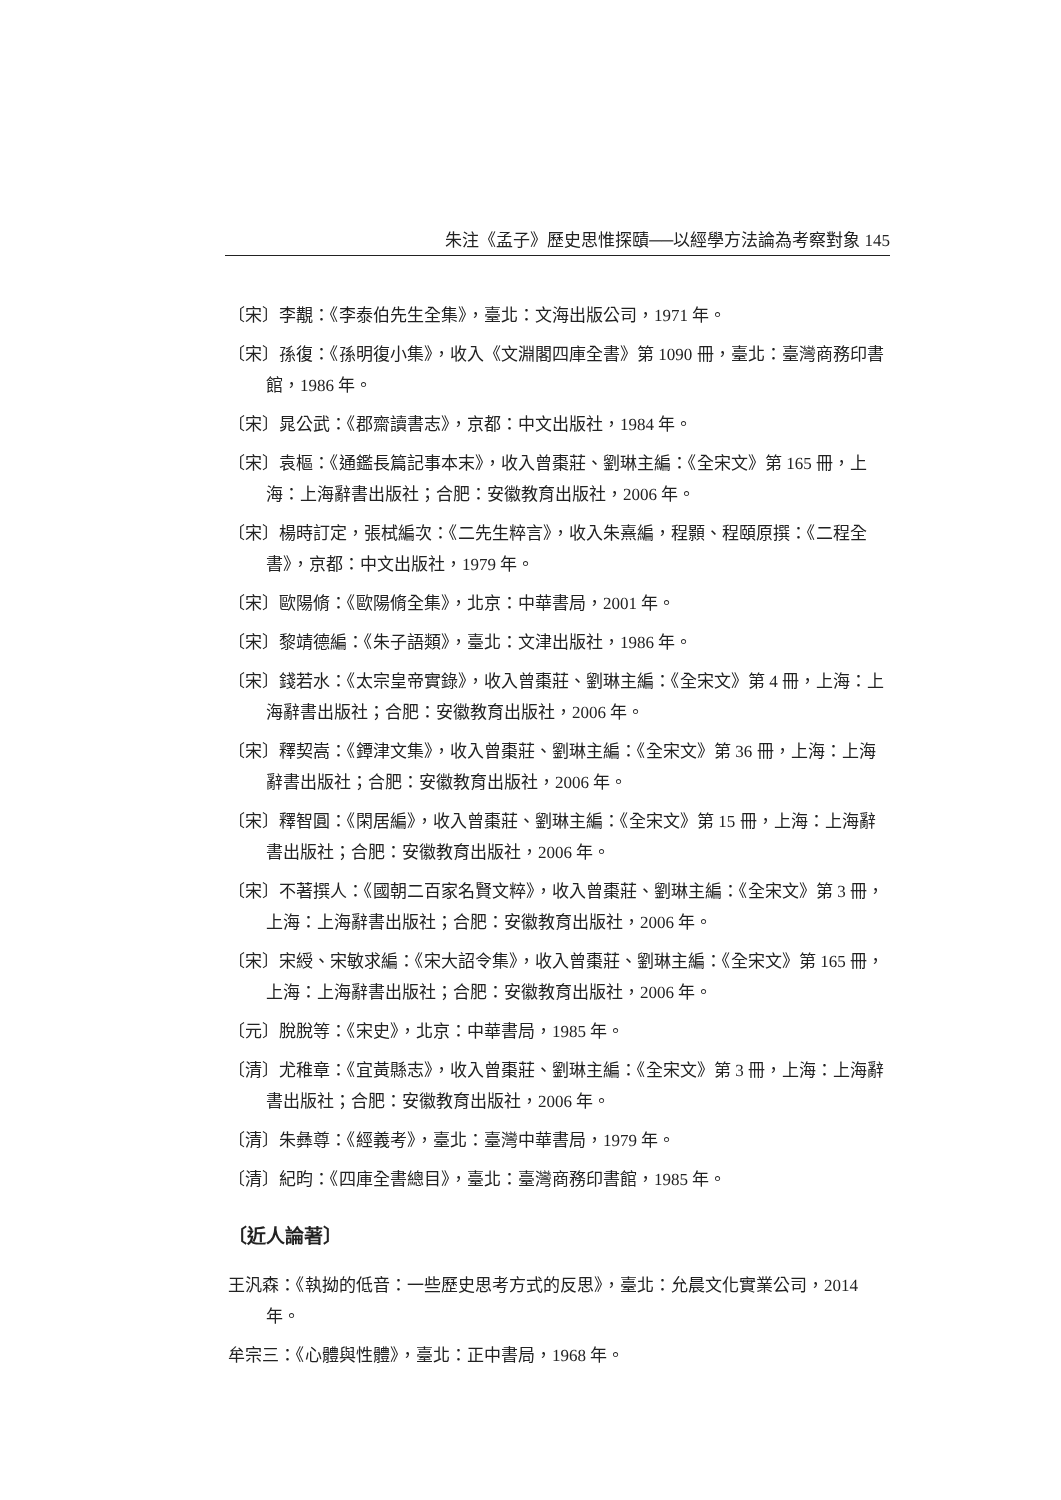朱注《孟子》歷史思惟探賾──以經學方法論為考察對象 145
〔宋〕李覯：《李泰伯先生全集》，臺北：文海出版公司，1971 年。
〔宋〕孫復：《孫明復小集》，收入《文淵閣四庫全書》第 1090 冊，臺北：臺灣商務印書館，1986 年。
〔宋〕晁公武：《郡齋讀書志》，京都：中文出版社，1984 年。
〔宋〕袁樞：《通鑑長篇記事本末》，收入曾棗莊、劉琳主編：《全宋文》第 165 冊，上海：上海辭書出版社；合肥：安徽教育出版社，2006 年。
〔宋〕楊時訂定，張栻編次：《二先生粹言》，收入朱熹編，程顥、程頤原撰：《二程全書》，京都：中文出版社，1979 年。
〔宋〕歐陽脩：《歐陽脩全集》，北京：中華書局，2001 年。
〔宋〕黎靖德編：《朱子語類》，臺北：文津出版社，1986 年。
〔宋〕錢若水：《太宗皇帝實錄》，收入曾棗莊、劉琳主編：《全宋文》第 4 冊，上海：上海辭書出版社；合肥：安徽教育出版社，2006 年。
〔宋〕釋契嵩：《鐔津文集》，收入曾棗莊、劉琳主編：《全宋文》第 36 冊，上海：上海辭書出版社；合肥：安徽教育出版社，2006 年。
〔宋〕釋智圓：《閑居編》，收入曾棗莊、劉琳主編：《全宋文》第 15 冊，上海：上海辭書出版社；合肥：安徽教育出版社，2006 年。
〔宋〕不著撰人：《國朝二百家名賢文粹》，收入曾棗莊、劉琳主編：《全宋文》第 3 冊，上海：上海辭書出版社；合肥：安徽教育出版社，2006 年。
〔宋〕宋綬、宋敏求編：《宋大詔令集》，收入曾棗莊、劉琳主編：《全宋文》第 165 冊，上海：上海辭書出版社；合肥：安徽教育出版社，2006 年。
〔元〕脫脫等：《宋史》，北京：中華書局，1985 年。
〔清〕尤稚章：《宜黃縣志》，收入曾棗莊、劉琳主編：《全宋文》第 3 冊，上海：上海辭書出版社；合肥：安徽教育出版社，2006 年。
〔清〕朱彝尊：《經義考》，臺北：臺灣中華書局，1979 年。
〔清〕紀昀：《四庫全書總目》，臺北：臺灣商務印書館，1985 年。
〔近人論著〕
王汎森：《執拗的低音：一些歷史思考方式的反思》，臺北：允晨文化實業公司，2014 年。
牟宗三：《心體與性體》，臺北：正中書局，1968 年。